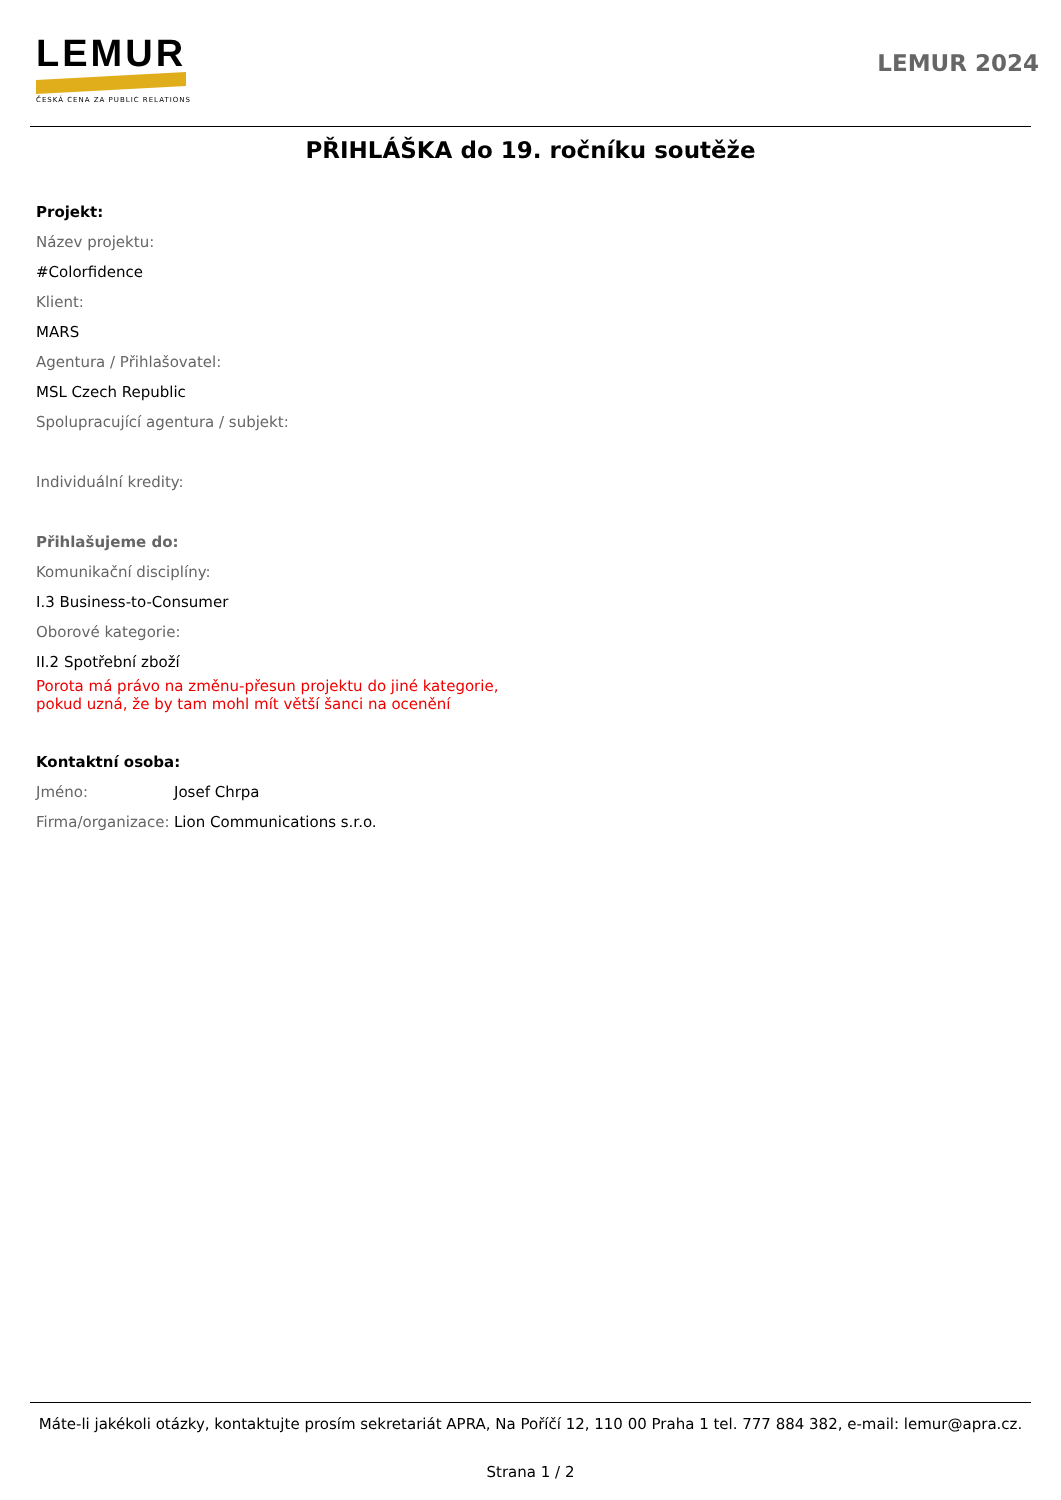LEMUR
ČESKÁ CENA ZA PUBLIC RELATIONS
LEMUR 2024
PŘIHLÁŠKA do 19. ročníku soutěže
Projekt:
Název projektu:
#Colorfidence
Klient:
MARS
Agentura / Přihlašovatel:
MSL Czech Republic
Spolupracující agentura / subjekt:
Individuální kredity:
Přihlašujeme do:
Komunikační disciplíny:
I.3 Business-to-Consumer
Oborové kategorie:
II.2 Spotřební zboží
Porota má právo na změnu-přesun projektu do jiné kategorie,
pokud uzná, že by tam mohl mít větší šanci na ocenění
Kontaktní osoba:
Jméno: Josef Chrpa
Firma/organizace: Lion Communications s.r.o.
Máte-li jakékoli otázky, kontaktujte prosím sekretariát APRA, Na Poříčí 12, 110 00 Praha 1 tel. 777 884 382, e-mail: lemur@apra.cz.
Strana 1 / 2